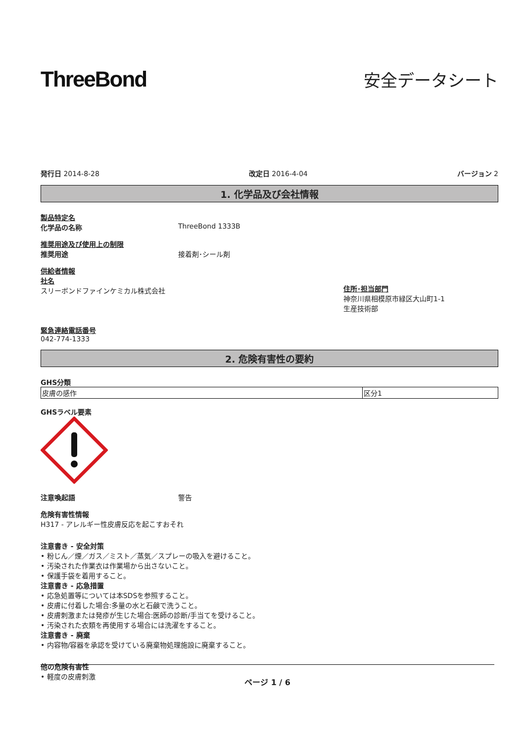ThreeBond
安全データシート
発行日 2014-8-28 改定日 2016-4-04 バージョン 2
1. 化学品及び会社情報
製品特定名
化学品の名称 ThreeBond 1333B
推奨用途及び使用上の制限
推奨用途 接着剤･シール剤
供給者情報
社名
スリーボンドファインケミカル株式会社
住所･担当部門
神奈川県相模原市緑区大山町1-1
生産技術部
緊急連絡電話番号
042-774-1333
2. 危険有害性の要約
GHS分類
| 皮膚の感作 | 区分1 |
GHSラベル要素
注意喚起語 警告
危険有害性情報
H317 - アレルギー性皮膚反応を起こすおそれ
注意書き - 安全対策
• 粉じん／煙／ガス／ミスト／蒸気／スプレーの吸入を避けること。
• 汚染された作業衣は作業場から出さないこと。
• 保護手袋を着用すること。
注意書き - 応急措置
• 応急処置等については本SDSを参照すること。
• 皮膚に付着した場合:多量の水と石鹸で洗うこと。
• 皮膚刺激または発疹が生じた場合:医師の診断/手当てを受けること。
• 汚染された衣類を再使用する場合には洗濯をすること。
注意書き - 廃棄
• 内容物/容器を承認を受けている廃棄物処理施設に廃棄すること。
他の危険有害性
• 軽度の皮膚刺激
ページ 1 / 6